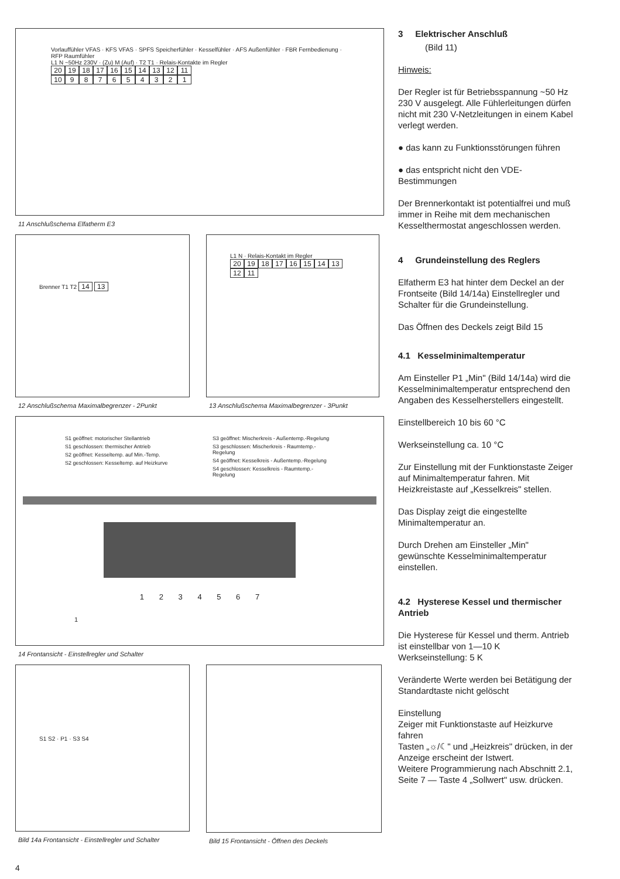Vorlauffühler VFAS · KFS VFAS · SPFS Speicherfühler · Kesselfühler · AFS Außenfühler · FBR Fernbedienung · RFP Raumfühler
L1 N ~50Hz 230V · (Zu) M (Auf) · T2 T1 · Relais-Kontakte im Regler
20 19 18 17 16 15 14 13 12 11
10 987654321
11 Anschlußschema Elfatherm E3
Brenner T1 T2 14 13
12 Anschlußschema Maximalbegrenzer - 2Punkt
L1 N · Relais-Kontakt im Regler
20 19 18 17 16 15 14 13 12 11
13 Anschlußschema Maximalbegrenzer - 3Punkt
S1 geöffnet: motorischer Stellantrieb
S1 geschlossen: thermischer Antrieb
S2 geöffnet: Kesseltemp. auf Min.-Temp.
S2 geschlossen: Kesseltemp. auf Heizkurve
S3 geöffnet: Mischerkreis - Außentemp.-Regelung
S3 geschlossen: Mischerkreis - Raumtemp.-Regelung
S4 geöffnet: Kesselkreis - Außentemp.-Regelung
S4 geschlossen: Kesselkreis - Raumtemp.-Regelung
1 2 3 4 5 6 7
1
14 Frontansicht - Einstellregler und Schalter
S1 S2 · P1 · S3 S4
Bild 14a Frontansicht - Einstellregler und Schalter
Bild 15 Frontansicht - Öffnen des Deckels
4
3 Elektrischer Anschluß
(Bild 11)
Hinweis:
Der Regler ist für Betriebsspannung ~50 Hz 230 V ausgelegt. Alle Fühlerleitungen dürfen nicht mit 230 V-Netzleitungen in einem Kabel verlegt werden.
● das kann zu Funktionsstörungen führen
● das entspricht nicht den VDE-Bestimmungen
Der Brennerkontakt ist potentialfrei und muß immer in Reihe mit dem mechanischen Kesselthermostat angeschlossen werden.
4 Grundeinstellung des Reglers
Elfatherm E3 hat hinter dem Deckel an der Frontseite (Bild 14/14a) Einstellregler und Schalter für die Grundeinstellung.
Das Öffnen des Deckels zeigt Bild 15
4.1 Kesselminimaltemperatur
Am Einsteller P1 „Min" (Bild 14/14a) wird die Kesselminimaltemperatur entsprechend den Angaben des Kesselherstellers eingestellt.
Einstellbereich 10 bis 60 °C
Werkseinstellung ca. 10 °C
Zur Einstellung mit der Funktionstaste Zeiger auf Minimaltemperatur fahren. Mit Heizkreistaste auf „Kesselkreis" stellen.
Das Display zeigt die eingestellte Minimaltemperatur an.
Durch Drehen am Einsteller „Min" gewünschte Kesselminimaltemperatur einstellen.
4.2 Hysterese Kessel und thermischer Antrieb
Die Hysterese für Kessel und therm. Antrieb ist einstellbar von 1—10 K
Werkseinstellung: 5 K
Veränderte Werte werden bei Betätigung der Standardtaste nicht gelöscht
Einstellung
Zeiger mit Funktionstaste auf Heizkurve fahren
Tasten „☼/☾" und „Heizkreis" drücken, in der Anzeige erscheint der Istwert.
Weitere Programmierung nach Abschnitt 2.1, Seite 7 — Taste 4 „Sollwert" usw. drücken.